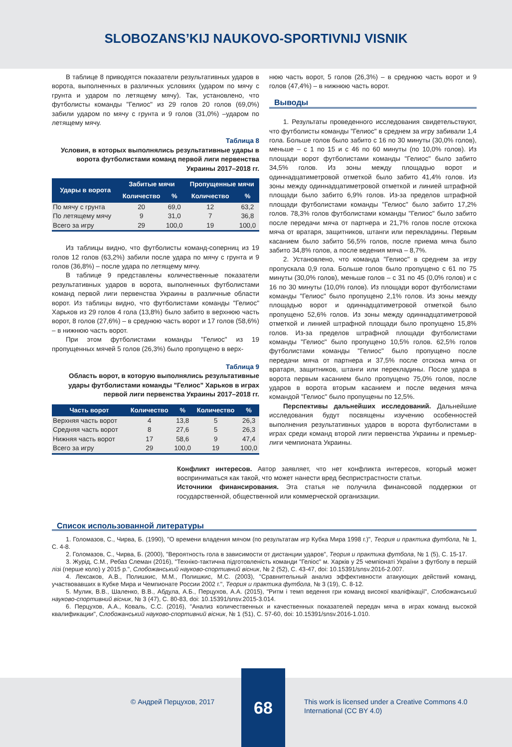SLOBOZANS’KIJ NAUKOVO-SPORTIVNIJ VISNIK
В таблице 8 приводятся показатели результативных ударов в ворота, выполненных в различных условиях (ударом по мячу с грунта и ударом по летящему мячу). Так, установлено, что футболисты команды "Гелиос" из 29 голов 20 голов (69,0%) забили ударом по мячу с грунта и 9 голов (31,0%) –ударом по летящему мячу.
Таблица 8
Условия, в которых выполнялись результативные удары в ворота футболистами команд первой лиги первенства Украины 2017–2018 гг.
| Удары в ворота | Забитые мячи | | Пропущенные мячи | |
| --- | --- | --- | --- | --- |
| | Количество | % | Количество | % |
| По мячу с грунта | 20 | 69,0 | 12 | 63,2 |
| По летящему мячу | 9 | 31,0 | 7 | 36,8 |
| Всего за игру | 29 | 100,0 | 19 | 100,0 |
Из таблицы видно, что футболисты команд-соперниц из 19 голов 12 голов (63,2%) забили после удара по мячу с грунта и 9 голов (36,8%) – после удара по летящему мячу.
В таблице 9 представлены количественные показатели результативных ударов в ворота, выполненных футболистами команд первой лиги первенства Украины в различные области ворот. Из таблицы видно, что футболистами команды "Гелиос" Харьков из 29 голов 4 гола (13,8%) было забито в верхнюю часть ворот, 8 голов (27,6%) – в среднюю часть ворот и 17 голов (58,6%) – в нижнюю часть ворот.
При этом футболистами команды "Гелиос" из 19 пропущенных мячей 5 голов (26,3%) было пропущено в верх-
Таблица 9
Область ворот, в которую выполнялись результативные удары футболистами команды "Гелиос" Харьков в играх первой лиги первенства Украины 2017–2018 гг.
| Часть ворот | Количество | % | Количество | % |
| --- | --- | --- | --- | --- |
| Верхняя часть ворот | 4 | 13,8 | 5 | 26,3 |
| Средняя часть ворот | 8 | 27,6 | 5 | 26,3 |
| Нижняя часть ворот | 17 | 58,6 | 9 | 47,4 |
| Всего за игру | 29 | 100,0 | 19 | 100,0 |
нюю часть ворот, 5 голов (26,3%) – в среднюю часть ворот и 9 голов (47,4%) – в нижнюю часть ворот.
Выводы
1. Результаты проведенного исследования свидетельствуют, что футболисты команды "Гелиос" в среднем за игру забивали 1,4 гола. Больше голов было забито с 16 по 30 минуты (30,0% голов), меньше – с 1 по 15 и с 46 по 60 минуты (по 10,0% голов). Из площади ворот футболистами команды "Гелиос" было забито 34,5% голов. Из зоны между площадью ворот и одиннадцатиметровой отметкой было забито 41,4% голов. Из зоны между одиннадцатиметровой отметкой и линией штрафной площади было забито 6,9% голов. Из-за пределов штрафной площади футболистами команды "Гелиос" было забито 17,2% голов. 78,3% голов футболистами команды "Гелиос" было забито после передачи мяча от партнера и 21,7% голов после отскока мяча от вратаря, защитников, штанги или перекладины. Первым касанием было забито 56,5% голов, после приема мяча было забито 34,8% голов, а после ведения мяча – 8,7%.
2. Установлено, что команда "Гелиос" в среднем за игру пропускала 0,9 гола. Больше голов было пропущено с 61 по 75 минуты (30,0% голов), меньше голов – с 31 по 45 (0,0% голов) и с 16 по 30 минуты (10,0% голов). Из площади ворот футболистами команды "Гелиос" было пропущено 2,1% голов. Из зоны между площадью ворот и одиннадцатиметровой отметкой было пропущено 52,6% голов. Из зоны между одиннадцатиметровой отметкой и линией штрафной площади было пропущено 15,8% голов. Из-за пределов штрафной площади футболистами команды "Гелиос" было пропущено 10,5% голов. 62,5% голов футболистами команды "Гелиос" было пропущено после передачи мяча от партнера и 37,5% после отскока мяча от вратаря, защитников, штанги или перекладины. После удара в ворота первым касанием было пропущено 75,0% голов, после ударов в ворота вторым касанием и после ведения мяча командой "Гелиос" было пропущены по 12,5%.
Перспективы дальнейших исследований. Дальнейшие исследования будут посвящены изучению особенностей выполнения результативных ударов в ворота футболистами в играх среди команд второй лиги первенства Украины и премьер-лиги чемпионата Украины.
Конфликт интересов. Автор заявляет, что нет конфликта интересов, который может восприниматься как такой, что может нанести вред беспристрастности статьи.
Источники финансирования. Эта статья не получила финансовой поддержки от государственной, общественной или коммерческой организации.
Список использованной литературы
1. Голомазов, С., Чирва, Б. (1990), "О времени владения мячом (по результатам игр Кубка Мира 1998 г.)", Теория и практика футбола, № 1, С. 4-8.
2. Голомазов, С., Чирва, Б. (2000), "Вероятность гола в зависимости от дистанции ударов", Теория и практика футбола, № 1 (5), С. 15-17.
3. Журід, С.М., Ребаз Слеман (2016), "Техніко-тактична підготовленість команди "Геліос" м. Харків у 25 чемпіонаті України з футболу в першій лізі (перше коло) у 2015 р.", Слобожанський науково-спортивний вісник, № 2 (52), С. 43-47, doi: 10.15391/snsv.2016-2.007.
4. Лексаков, А.В., Полишкис, М.М., Полишкис, М.С. (2003), "Сравнительный анализ эффективности атакующих действий команд, участвовавших в Кубке Мира и Чемпионате России 2002 г.", Теория и практика футбола, № 3 (19), С. 8-12.
5. Мулик, В.В., Шаленко, В.В., Абдула, А.Б., Перцухов, А.А. (2015), "Ритм і темп ведення гри команд високої кваліфікації", Слобожанський науково-спортивний вісник, № 3 (47), С. 80-83, doi: 10.15391/snsv.2015-3.014.
6. Перцухов, А.А., Коваль, С.С. (2016), "Анализ количественных и качественных показателей передач мяча в играх команд высокой квалификации", Слобожанський науково-спортивний вісник, № 1 (51), С. 57-60, doi: 10.15391/snsv.2016-1.010.
© Андрей Перцухов, 2017
68
This work is licensed under a Creative Commons 4.0 International (CC BY 4.0)